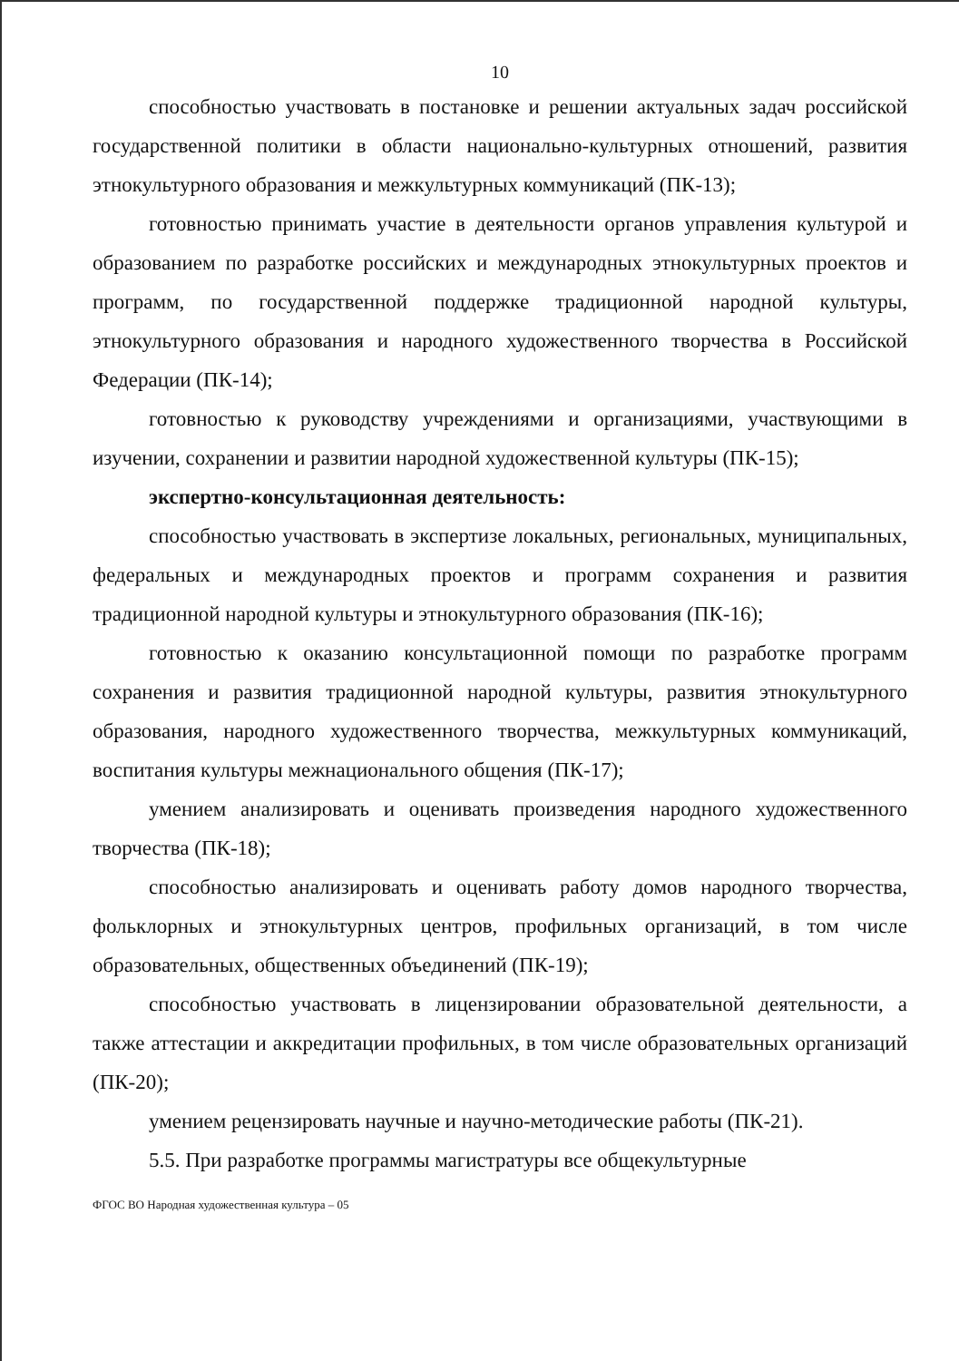10
способностью участвовать в постановке и решении актуальных задач российской государственной политики в области национально-культурных отношений, развития этнокультурного образования и межкультурных коммуникаций (ПК-13);
готовностью принимать участие в деятельности органов управления культурой и образованием по разработке российских и международных этнокультурных проектов и программ, по государственной поддержке традиционной народной культуры, этнокультурного образования и народного художественного творчества в Российской Федерации (ПК-14);
готовностью к руководству учреждениями и организациями, участвующими в изучении, сохранении и развитии народной художественной культуры (ПК-15);
экспертно-консультационная деятельность:
способностью участвовать в экспертизе локальных, региональных, муниципальных, федеральных и международных проектов и программ сохранения и развития традиционной народной культуры и этнокультурного образования (ПК-16);
готовностью к оказанию консультационной помощи по разработке программ сохранения и развития традиционной народной культуры, развития этнокультурного образования, народного художественного творчества, межкультурных коммуникаций, воспитания культуры межнационального общения (ПК-17);
умением анализировать и оценивать произведения народного художественного творчества (ПК-18);
способностью анализировать и оценивать работу домов народного творчества, фольклорных и этнокультурных центров, профильных организаций, в том числе образовательных, общественных объединений (ПК-19);
способностью участвовать в лицензировании образовательной деятельности, а также аттестации и аккредитации профильных, в том числе образовательных организаций (ПК-20);
умением рецензировать научные и научно-методические работы (ПК-21).
5.5. При разработке программы магистратуры все общекультурные
ФГОС ВО Народная художественная культура – 05